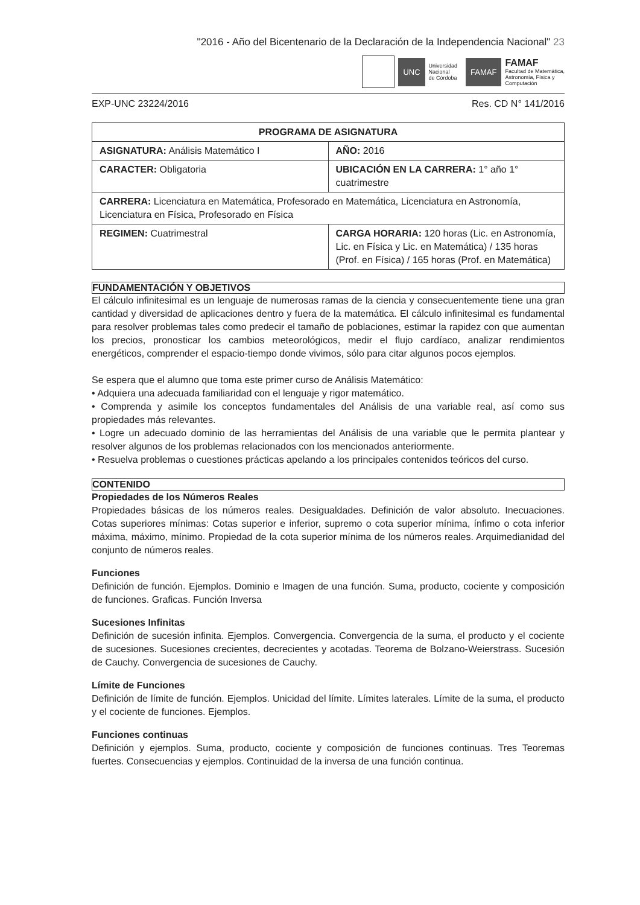"2016 - Año del Bicentenario de la Declaración de la Independencia Nacional" 23
UNC
Universidad
Nacional
de Córdoba
FAMAF
FAMAF
Facultad de Matemática,
Astronomía, Física y
Computación
EXP-UNC 23224/2016 Res. CD N° 141/2016
| PROGRAMA DE ASIGNATURA | |
| --- | --- |
| ASIGNATURA: Análisis Matemático I | AÑO: 2016 |
| CARACTER: Obligatoria | UBICACIÓN EN LA CARRERA: 1° año 1° cuatrimestre |
| CARRERA: Licenciatura en Matemática, Profesorado en Matemática, Licenciatura en Astronomía, Licenciatura en Física, Profesorado en Física | |
| REGIMEN: Cuatrimestral | CARGA HORARIA: 120 horas (Lic. en Astronomía, Lic. en Física y Lic. en Matemática) / 135 horas (Prof. en Física) / 165 horas (Prof. en Matemática) |
FUNDAMENTACIÓN Y OBJETIVOS
El cálculo infinitesimal es un lenguaje de numerosas ramas de la ciencia y consecuentemente tiene una gran cantidad y diversidad de aplicaciones dentro y fuera de la matemática. El cálculo infinitesimal es fundamental para resolver problemas tales como predecir el tamaño de poblaciones, estimar la rapidez con que aumentan los precios, pronosticar los cambios meteorológicos, medir el flujo cardíaco, analizar rendimientos energéticos, comprender el espacio-tiempo donde vivimos, sólo para citar algunos pocos ejemplos.
Se espera que el alumno que toma este primer curso de Análisis Matemático:
• Adquiera una adecuada familiaridad con el lenguaje y rigor matemático.
• Comprenda y asimile los conceptos fundamentales del Análisis de una variable real, así como sus propiedades más relevantes.
• Logre un adecuado dominio de las herramientas del Análisis de una variable que le permita plantear y resolver algunos de los problemas relacionados con los mencionados anteriormente.
• Resuelva problemas o cuestiones prácticas apelando a los principales contenidos teóricos del curso.
CONTENIDO
Propiedades de los Números Reales
Propiedades básicas de los números reales. Desigualdades. Definición de valor absoluto. Inecuaciones. Cotas superiores mínimas: Cotas superior e inferior, supremo o cota superior mínima, ínfimo o cota inferior máxima, máximo, mínimo. Propiedad de la cota superior mínima de los números reales. Arquimedianidad del conjunto de números reales.
Funciones
Definición de función. Ejemplos. Dominio e Imagen de una función. Suma, producto, cociente y composición de funciones. Graficas. Función Inversa
Sucesiones Infinitas
Definición de sucesión infinita. Ejemplos. Convergencia. Convergencia de la suma, el producto y el cociente de sucesiones. Sucesiones crecientes, decrecientes y acotadas. Teorema de Bolzano-Weierstrass. Sucesión de Cauchy. Convergencia de sucesiones de Cauchy.
Límite de Funciones
Definición de límite de función. Ejemplos. Unicidad del límite. Límites laterales. Límite de la suma, el producto y el cociente de funciones. Ejemplos.
Funciones continuas
Definición y ejemplos. Suma, producto, cociente y composición de funciones continuas. Tres Teoremas fuertes. Consecuencias y ejemplos. Continuidad de la inversa de una función continua.